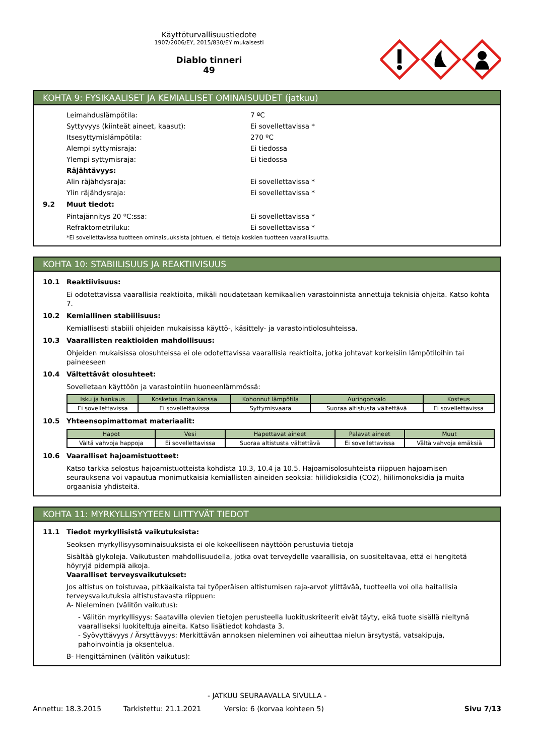Käyttöturvallisuustiedote
1907/2006/EY, 2015/830/EY mukaisesti
Diablo tinneri
49
KOHTA 9: FYSIKAALISET JA KEMIALLISET OMINAISUUDET (jatkuu)
Leimahduslämpötila: 7 ºC
Syttyvyys (kiinteät aineet, kaasut): Ei sovellettavissa *
Itsesyttymislämpötila: 270 ºC
Alempi syttymisraja: Ei tiedossa
Ylempi syttymisraja: Ei tiedossa
Räjähtävyys:
Alin räjähdysraja: Ei sovellettavissa *
Ylin räjähdysraja: Ei sovellettavissa *
9.2 Muut tiedot:
Pintajännitys 20 ºC:ssa: Ei sovellettavissa *
Refraktometriluku: Ei sovellettavissa *
*Ei sovellettavissa tuotteen ominaisuuksista johtuen, ei tietoja koskien tuotteen vaarallisuutta.
KOHTA 10: STABIILISUUS JA REAKTIIVISUUS
10.1 Reaktiivisuus:
Ei odotettavissa vaarallisia reaktioita, mikäli noudatetaan kemikaalien varastoinnista annettuja teknisiä ohjeita. Katso kohta 7.
10.2 Kemiallinen stabiilisuus:
Kemiallisesti stabiili ohjeiden mukaisissa käyttö-, käsittely- ja varastointiolosuhteissa.
10.3 Vaarallisten reaktioiden mahdollisuus:
Ohjeiden mukaisissa olosuhteissa ei ole odotettavissa vaarallisia reaktioita, jotka johtavat korkeisiin lämpötiloihin tai paineeseen
10.4 Vältettävät olosuhteet:
Sovelletaan käyttöön ja varastointiin huoneenlämmössä:
| Isku ja hankaus | Kosketus ilman kanssa | Kohonnut lämpötila | Auringonvalo | Kosteus |
| --- | --- | --- | --- | --- |
| Ei sovellettavissa | Ei sovellettavissa | Syttymisvaara | Suoraa altistusta vältettävä | Ei sovellettavissa |
10.5 Yhteensopimattomat materiaalit:
| Hapot | Vesi | Hapettavat aineet | Palavat aineet | Muut |
| --- | --- | --- | --- | --- |
| Vältä vahvoja happoja | Ei sovellettavissa | Suoraa altistusta vältettävä | Ei sovellettavissa | Vältä vahvoja emäksiä |
10.6 Vaaralliset hajoamistuotteet:
Katso tarkka selostus hajoamistuotteista kohdista 10.3, 10.4 ja 10.5. Hajoamisolosuhteista riippuen hajoamisen seurauksena voi vapautua monimutkaisia kemiallisten aineiden seoksia: hiilidioksidia (CO2), hiilimonoksidia ja muita orgaanisia yhdisteitä.
KOHTA 11: MYRKYLLISYYTEEN LIITTYVÄT TIEDOT
11.1 Tiedot myrkyllisistä vaikutuksista:
Seoksen myrkyllisyysominaisuuksista ei ole kokeelliseen näyttöön perustuvia tietoja
Sisältää glykoleja. Vaikutusten mahdollisuudella, jotka ovat terveydelle vaarallisia, on suositeltavaa, että ei hengitetä höyryjä pidempiä aikoja.
Vaaralliset terveysvaikutukset:
Jos altistus on toistuvaa, pitkäaikaista tai työperäisen altistumisen raja-arvot ylittävää, tuotteella voi olla haitallisia terveysvaikutuksia altistustavasta riippuen:
A- Nieleminen (välitön vaikutus):
- Välitön myrkyllisyys: Saatavilla olevien tietojen perusteella luokituskriteerit eivät täyty, eikä tuote sisällä nieltynä vaaralliseksi luokiteltuja aineita. Katso lisätiedot kohdasta 3.
- Syövyttävyys / Ärsyttävyys: Merkittävän annoksen nieleminen voi aiheuttaa nielun ärsytystä, vatsakipuja, pahoinvointia ja oksentelua.
B- Hengittäminen (välitön vaikutus):
- JATKUU SEURAAVALLA SIVULLA -
Annettu: 18.3.2015 Tarkistettu: 21.1.2021 Versio: 6 (korvaa kohteen 5) Sivu 7/13